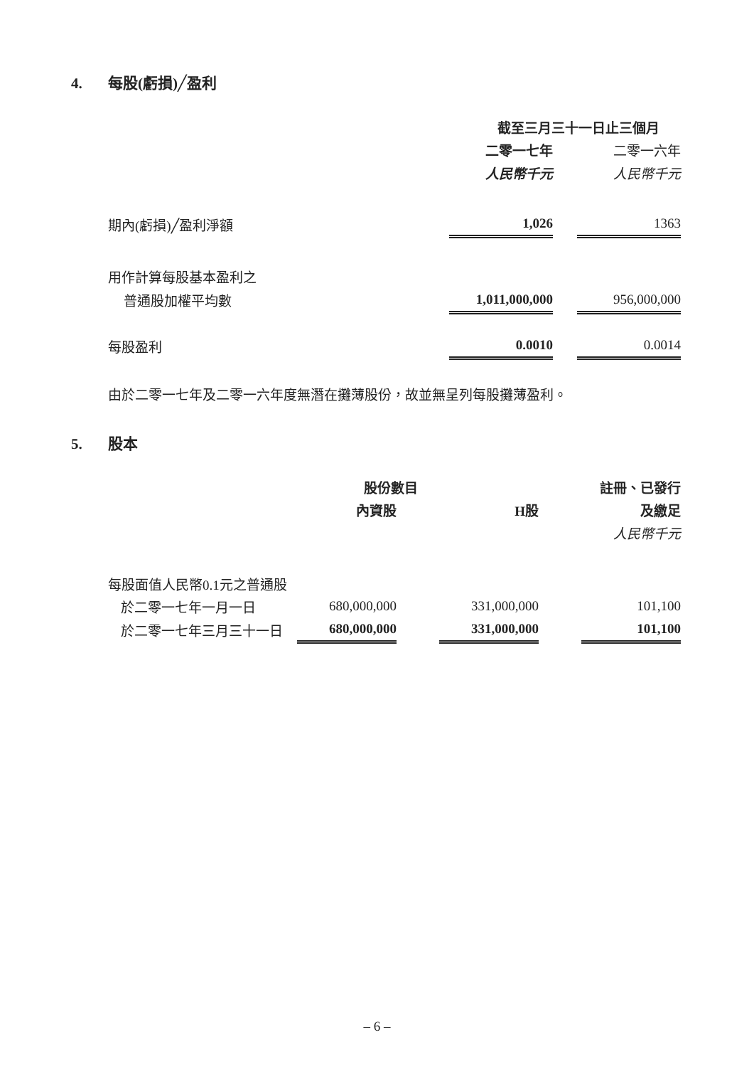4. 每股(虧損)╱盈利
| | 截至三月三十一日止三個月 | | |
| | 二零一七年 | | 二零一六年 |
| | 人民幣千元 | | 人民幣千元 |
| 期內(虧損)╱盈利淨額 | 1,026 | | 1363 |
| 用作計算每股基本盈利之 | | | |
| 普通股加權平均數 | 1,011,000,000 | | 956,000,000 |
| 每股盈利 | 0.0010 | | 0.0014 |
由於二零一七年及二零一六年度無潛在攤薄股份，故並無呈列每股攤薄盈利。
5. 股本
| | 股份數目 | | | | 註冊、已發行 |
| | 內資股 | | H股 | | 及繳足 |
| | | | | | 人民幣千元 |
| 每股面值人民幣0.1元之普通股 | | | | | |
| 於二零一七年一月一日 | 680,000,000 | | 331,000,000 | | 101,100 |
| 於二零一七年三月三十一日 | 680,000,000 | | 331,000,000 | | 101,100 |
– 6 –